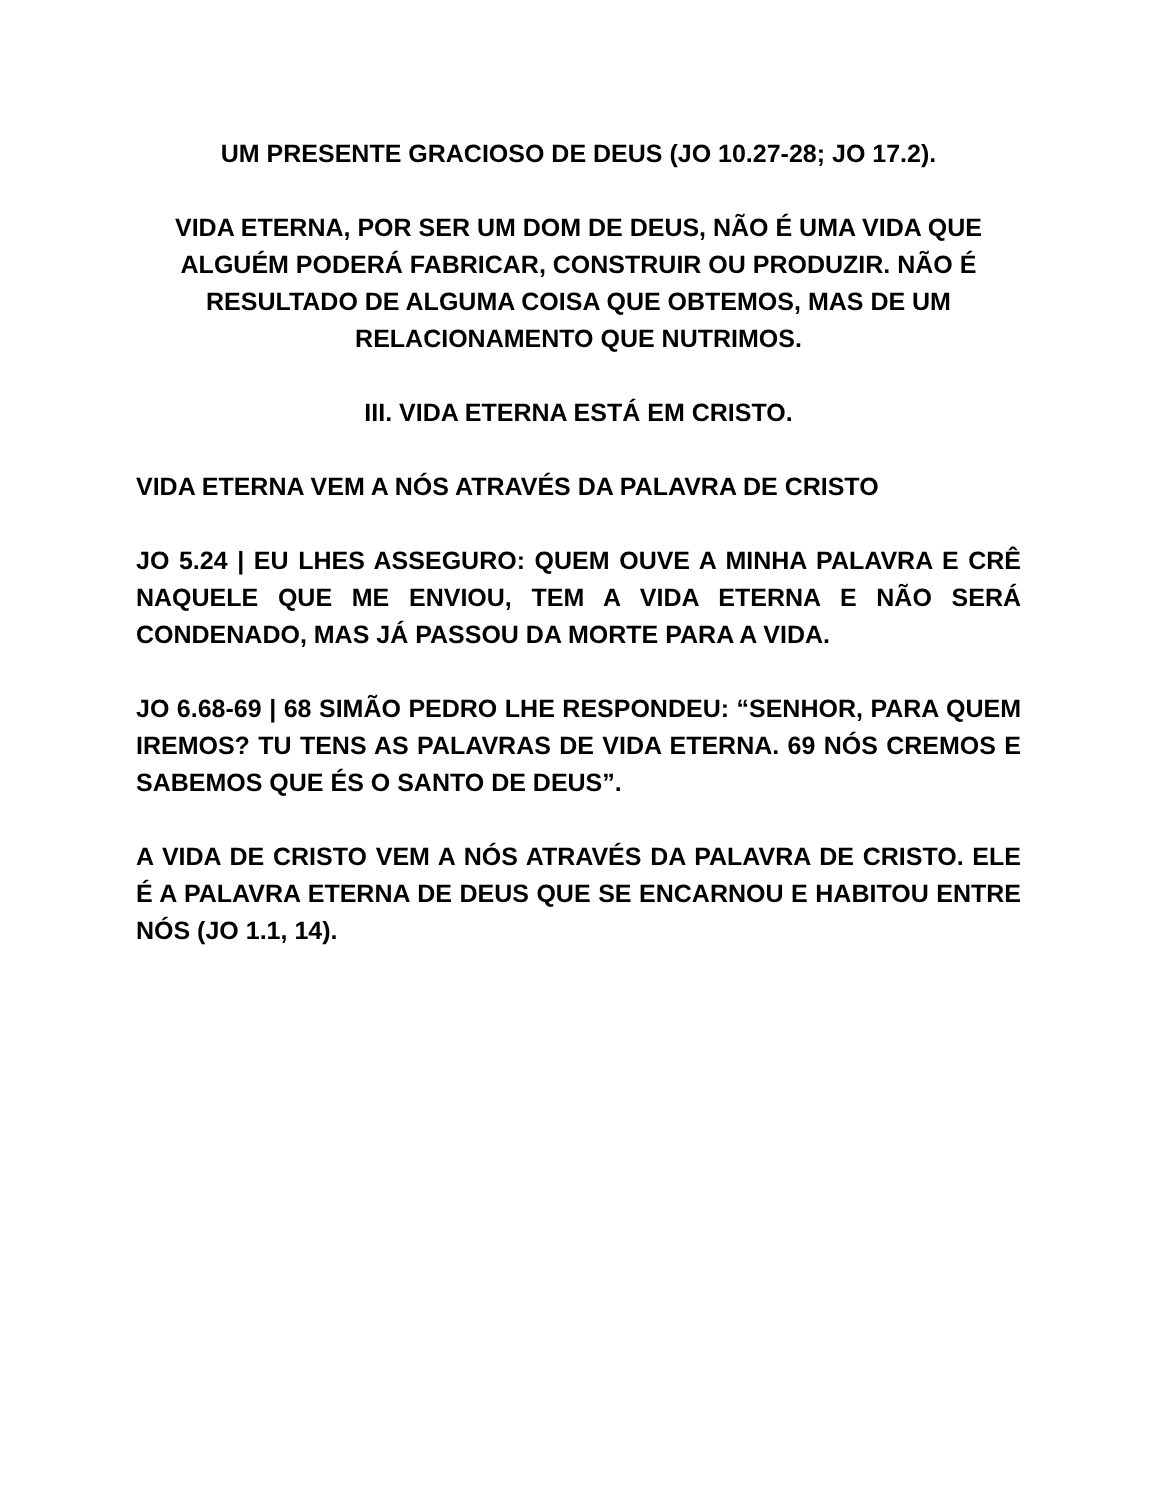UM PRESENTE GRACIOSO DE DEUS (JO 10.27-28; JO 17.2).
VIDA ETERNA, POR SER UM DOM DE DEUS, NÃO É UMA VIDA QUE ALGUÉM PODERÁ FABRICAR, CONSTRUIR OU PRODUZIR. NÃO É RESULTADO DE ALGUMA COISA QUE OBTEMOS, MAS DE UM RELACIONAMENTO QUE NUTRIMOS.
III. VIDA ETERNA ESTÁ EM CRISTO.
VIDA ETERNA VEM A NÓS ATRAVÉS DA PALAVRA DE CRISTO
JO 5.24 | EU LHES ASSEGURO: QUEM OUVE A MINHA PALAVRA E CRÊ NAQUELE QUE ME ENVIOU, TEM A VIDA ETERNA E NÃO SERÁ CONDENADO, MAS JÁ PASSOU DA MORTE PARA A VIDA.
JO 6.68-69 | 68 SIMÃO PEDRO LHE RESPONDEU: “SENHOR, PARA QUEM IREMOS? TU TENS AS PALAVRAS DE VIDA ETERNA. 69 NÓS CREMOS E SABEMOS QUE ÉS O SANTO DE DEUS”.
A VIDA DE CRISTO VEM A NÓS ATRAVÉS DA PALAVRA DE CRISTO. ELE É A PALAVRA ETERNA DE DEUS QUE SE ENCARNOU E HABITOU ENTRE NÓS (JO 1.1, 14).